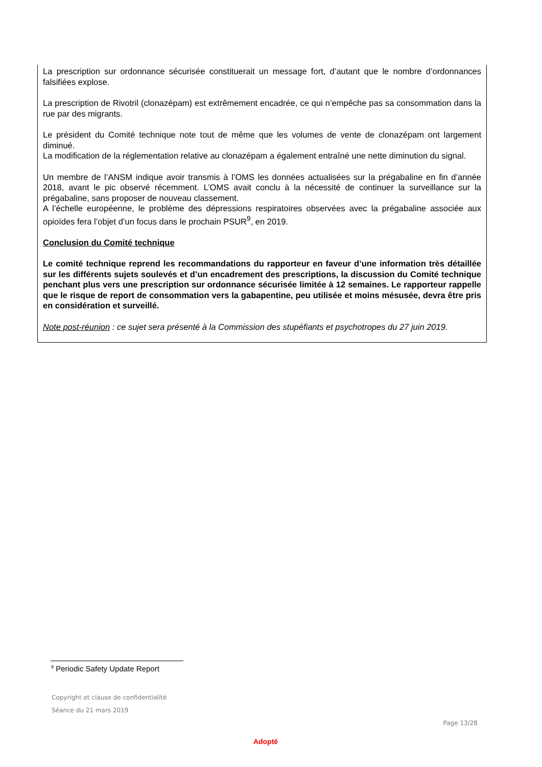La prescription sur ordonnance sécurisée constituerait un message fort, d’autant que le nombre d’ordonnances falsifiées explose.
La prescription de Rivotril (clonazépam) est extrêmement encadrée, ce qui n’empêche pas sa consommation dans la rue par des migrants.
Le président du Comité technique note tout de même que les volumes de vente de clonazépam ont largement diminué.
La modification de la réglementation relative au clonazépam a également entraîné une nette diminution du signal.
Un membre de l’ANSM indique avoir transmis à l’OMS les données actualisées sur la prégabaline en fin d’année 2018, avant le pic observé récemment. L’OMS avait conclu à la nécessité de continuer la surveillance sur la prégabaline, sans proposer de nouveau classement.
A l’échelle européenne, le problème des dépressions respiratoires observées avec la prégabaline associée aux opioïdes fera l’objet d’un focus dans le prochain PSUR<sup>9</sup>, en 2019.
Conclusion du Comité technique
Le comité technique reprend les recommandations du rapporteur en faveur d’une information très détaillée sur les différents sujets soulevés et d’un encadrement des prescriptions, la discussion du Comité technique penchant plus vers une prescription sur ordonnance sécurisée limitée à 12 semaines. Le rapporteur rappelle que le risque de report de consommation vers la gabapentine, peu utilisée et moins mésusée, devra être pris en considération et surveillé.
Note post-réunion : ce sujet sera présenté à la Commission des stupéfiants et psychotropes du 27 juin 2019.
<sup>9</sup> Periodic Safety Update Report
Copyright et clause de confidentialité
Séance du 21 mars 2019
Page 13/28
Adopté